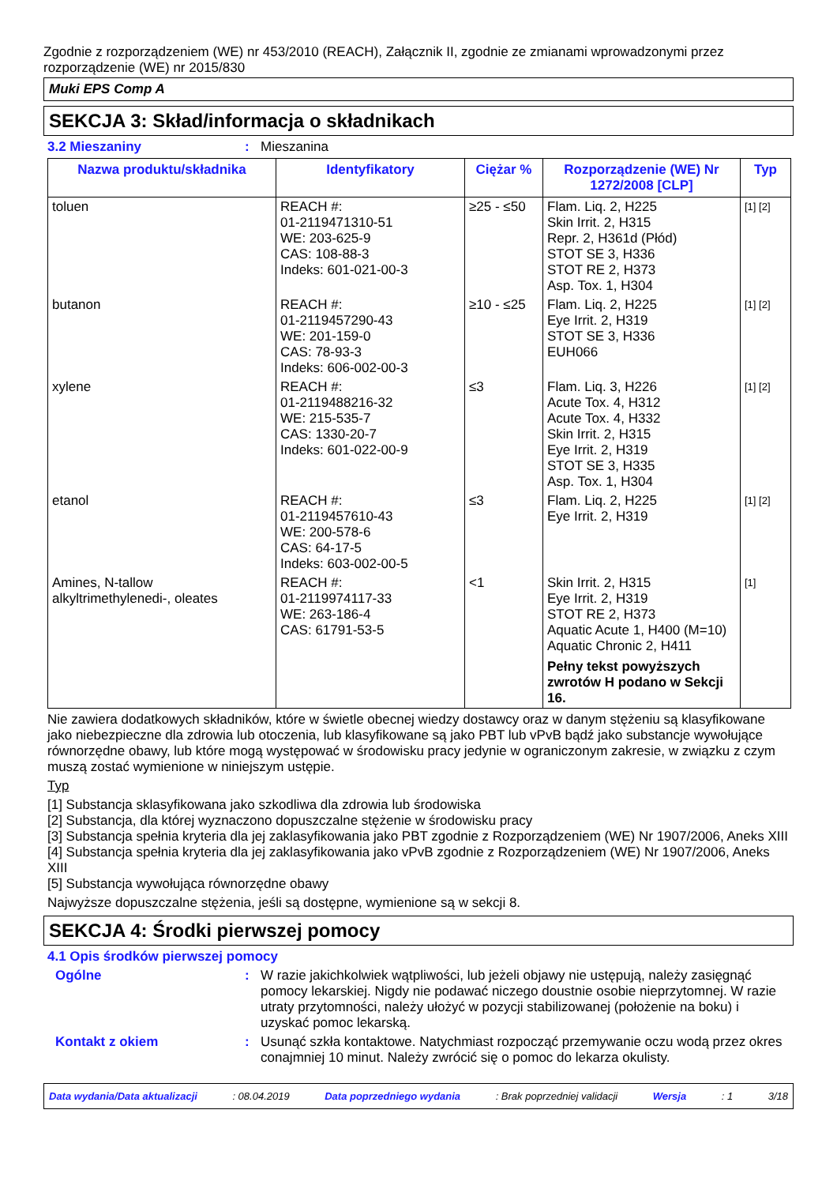Zgodnie z rozporządzeniem (WE) nr 453/2010 (REACH), Załącznik II, zgodnie ze zmianami wprowadzonymi przez rozporządzenie (WE) nr 2015/830
Muki EPS Comp A
SEKCJA 3: Skład/informacja o składnikach
3.2 Mieszaniny : Mieszanina
| Nazwa produktu/składnika | Identyfikatory | Ciężar % | Rozporządzenie (WE) Nr 1272/2008 [CLP] | Typ |
| --- | --- | --- | --- | --- |
| toluen | REACH #: 01-2119471310-51 WE: 203-625-9 CAS: 108-88-3 Indeks: 601-021-00-3 | ≥25 - ≤50 | Flam. Liq. 2, H225 Skin Irrit. 2, H315 Repr. 2, H361d (Płód) STOT SE 3, H336 STOT RE 2, H373 Asp. Tox. 1, H304 | [1] [2] |
| butanon | REACH #: 01-2119457290-43 WE: 201-159-0 CAS: 78-93-3 Indeks: 606-002-00-3 | ≥10 - ≤25 | Flam. Liq. 2, H225 Eye Irrit. 2, H319 STOT SE 3, H336 EUH066 | [1] [2] |
| xylene | REACH #: 01-2119488216-32 WE: 215-535-7 CAS: 1330-20-7 Indeks: 601-022-00-9 | ≤3 | Flam. Liq. 3, H226 Acute Tox. 4, H312 Acute Tox. 4, H332 Skin Irrit. 2, H315 Eye Irrit. 2, H319 STOT SE 3, H335 Asp. Tox. 1, H304 | [1] [2] |
| etanol | REACH #: 01-2119457610-43 WE: 200-578-6 CAS: 64-17-5 Indeks: 603-002-00-5 | ≤3 | Flam. Liq. 2, H225 Eye Irrit. 2, H319 | [1] [2] |
| Amines, N-tallow alkyltrimethylenedi-, oleates | REACH #: 01-2119974117-33 WE: 263-186-4 CAS: 61791-53-5 | <1 | Skin Irrit. 2, H315 Eye Irrit. 2, H319 STOT RE 2, H373 Aquatic Acute 1, H400 (M=10) Aquatic Chronic 2, H411 Pełny tekst powyższych zwrotów H podano w Sekcji 16. | [1] |
Nie zawiera dodatkowych składników, które w świetle obecnej wiedzy dostawcy oraz w danym stężeniu są klasyfikowane jako niebezpieczne dla zdrowia lub otoczenia, lub klasyfikowane są jako PBT lub vPvB bądź jako substancje wywołujące równorzędne obawy, lub które mogą występować w środowisku pracy jedynie w ograniczonym zakresie, w związku z czym muszą zostać wymienione w niniejszym ustępie.
Typ
[1] Substancja sklasyfikowana jako szkodliwa dla zdrowia lub środowiska
[2] Substancja, dla której wyznaczono dopuszczalne stężenie w środowisku pracy
[3] Substancja spełnia kryteria dla jej zaklasyfikowania jako PBT zgodnie z Rozporządzeniem (WE) Nr 1907/2006, Aneks XIII
[4] Substancja spełnia kryteria dla jej zaklasyfikowania jako vPvB zgodnie z Rozporządzeniem (WE) Nr 1907/2006, Aneks XIII
[5] Substancja wywołująca równorzędne obawy
Najwyższe dopuszczalne stężenia, jeśli są dostępne, wymienione są w sekcji 8.
SEKCJA 4: Środki pierwszej pomocy
4.1 Opis środków pierwszej pomocy
Ogólne : W razie jakichkolwiek wątpliwości, lub jeżeli objawy nie ustępują, należy zasięgnąć pomocy lekarskiej. Nigdy nie podawać niczego doustnie osobie nieprzytomnej. W razie utraty przytomności, należy ułożyć w pozycji stabilizowanej (położenie na boku) i uzyskać pomoc lekarską.
Kontakt z okiem : Usunąć szkła kontaktowe. Natychmiast rozpocząć przemywanie oczu wodą przez okres conajmniej 10 minut. Należy zwrócić się o pomoc do lekarza okulisty.
Data wydania/Data aktualizacji: 08.04.2019 Data poprzedniego wydania: Brak poprzedniej validacji Wersja: 1 3/18